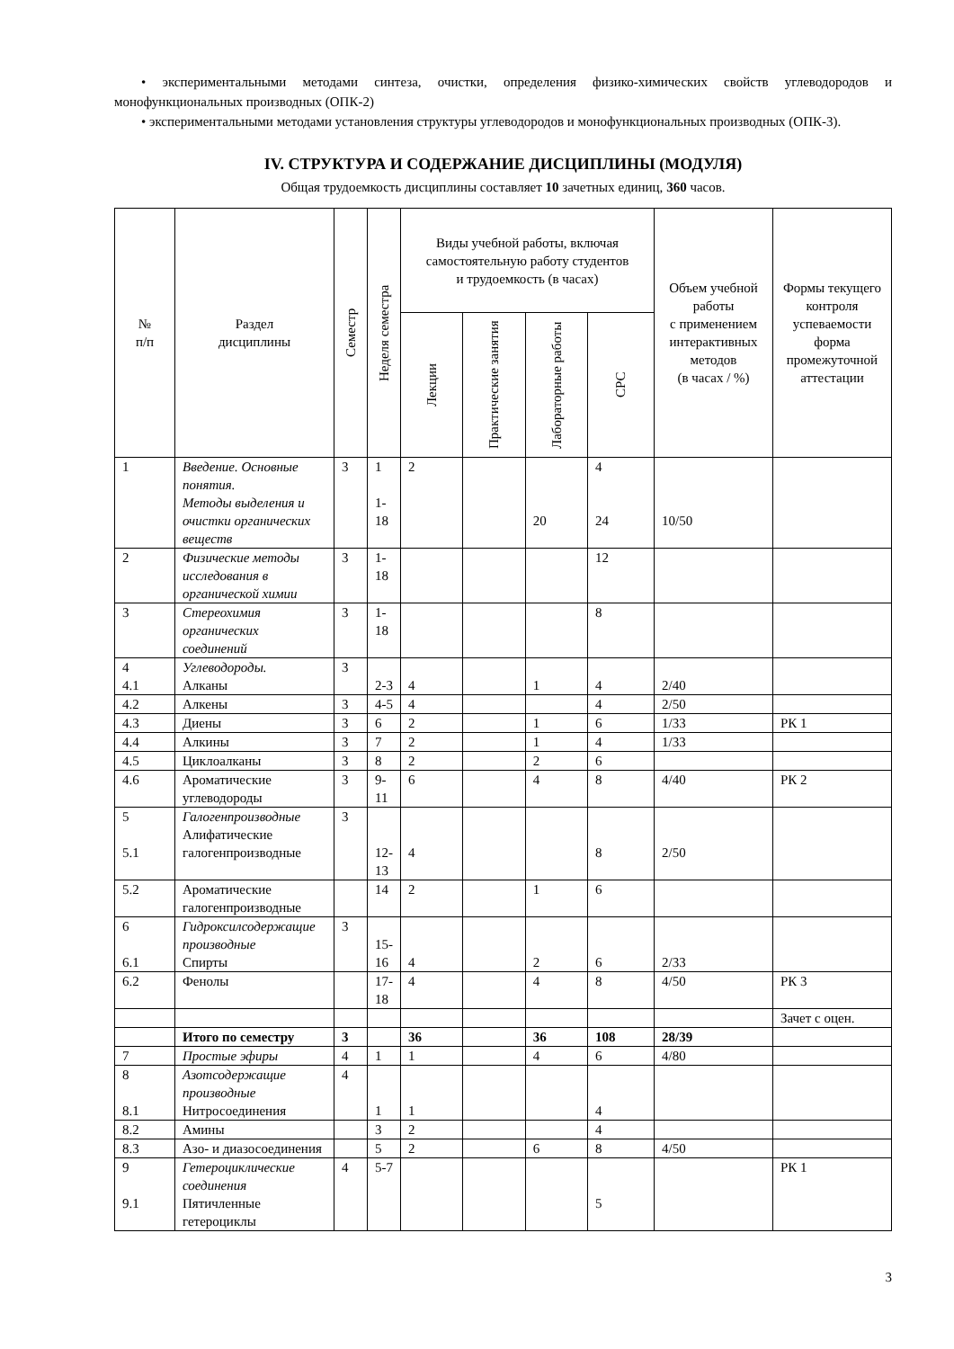• экспериментальными методами синтеза, очистки, определения физико-химических свойств углеводородов и монофункциональных производных (ОПК-2)
• экспериментальными методами установления структуры углеводородов и монофункциональных производных (ОПК-3).
IV. СТРУКТУРА И СОДЕРЖАНИЕ ДИСЦИПЛИНЫ (МОДУЛЯ)
Общая трудоемкость дисциплины составляет 10 зачетных единиц, 360 часов.
| № п/п | Раздел дисциплины | Семестр | Неделя семестра | Виды учебной работы, включая самостоятельную работу студентов и трудоемкость (в часах) | | | | Объем учебной работы с применением интерактивных методов (в часах / %) | Формы текущего контроля успеваемости форма промежуточной аттестации |
| --- | --- | --- | --- | --- | --- | --- | --- | --- | --- |
| | | | | Лекции | Практические занятия | Лабораторные работы | СРС | | |
| 1 | Введение. Основные понятия. Методы выделения и очистки органических веществ | 3 | 1 1- 18 | 2 | | 20 | 4 24 | 10/50 | |
| 2 | Физические методы исследования в органической химии | 3 | 1- 18 | | | | 12 | | |
| 3 | Стереохимия органических соединений | 3 | 1- 18 | | | | 8 | | |
| 4 4.1 | Углеводороды. Алканы | 3 | 2-3 | 4 | | 1 | 4 | 2/40 | |
| 4.2 | Алкены | 3 | 4-5 | 4 | | | 4 | 2/50 | |
| 4.3 | Диены | 3 | 6 | 2 | | 1 | 6 | 1/33 | РК 1 |
| 4.4 | Алкины | 3 | 7 | 2 | | 1 | 4 | 1/33 | |
| 4.5 | Циклоалканы | 3 | 8 | 2 | | 2 | 6 | | |
| 4.6 | Ароматические углеводороды | 3 | 9- 11 | 6 | | 4 | 8 | 4/40 | РК 2 |
| 5 5.1 | Галогенпроизводные Алифатические галогенпроизводные | 3 | 12- 13 | 4 | | | 8 | 2/50 | |
| 5.2 | Ароматические галогенпроизводные | | 14 | 2 | | 1 | 6 | | |
| 6 6.1 | Гидроксилсодержащие производные Спирты | 3 | 15- 16 | 4 | | 2 | 6 | 2/33 | |
| 6.2 | Фенолы | | 17- 18 | 4 | | 4 | 8 | 4/50 | РК 3 |
| | | | | | | | | | Зачет с оцен. |
| | Итого по семестру | 3 | | 36 | | 36 | 108 | 28/39 | |
| 7 | Простые эфиры | 4 | 1 | 1 | | 4 | 6 | 4/80 | |
| 8 8.1 | Азотсодержащие производные Нитросоединения | 4 | 1 | 1 | | | 4 | | |
| 8.2 | Амины | | 3 | 2 | | | 4 | | |
| 8.3 | Азо- и диазосоединения | | 5 | 2 | | 6 | 8 | 4/50 | |
| 9 9.1 | Гетероциклические соединения Пятичленные гетероциклы | 4 | 5-7 | | | | 5 | | РК 1 |
3